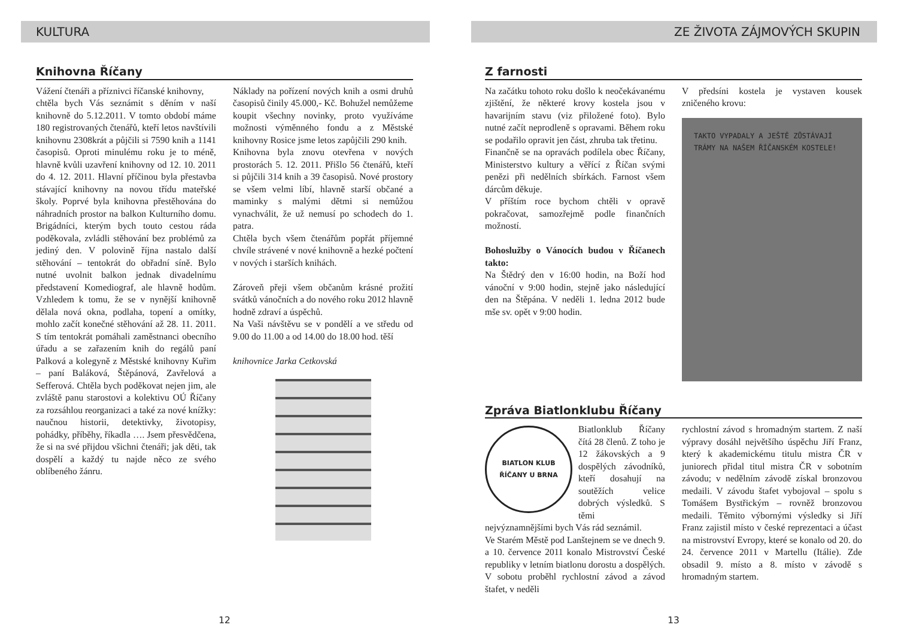KULTURA
Knihovna Říčany
Vážení čtenáři a příznivci říčanské knihovny,
chtěla bych Vás seznámit s děním v naší knihovně do 5.12.2011. V tomto období máme 180 registrovaných čtenářů, kteří letos navštívili knihovnu 2308krát a půjčili si 7590 knih a 1141 časopisů. Oproti minulému roku je to méně, hlavně kvůli uzavření knihovny od 12. 10. 2011 do 4. 12. 2011. Hlavní příčinou byla přestavba stávající knihovny na novou třídu mateřské školy. Poprvé byla knihovna přestěhována do náhradních prostor na balkon Kulturního domu. Brigádníci, kterým bych touto cestou ráda poděkovala, zvládli stěhování bez problémů za jediný den. V polovině října nastalo další stěhování – tentokrát do obřadní síně. Bylo nutné uvolnit balkon jednak divadelnímu představení Komediograf, ale hlavně hodům. Vzhledem k tomu, že se v nynější knihovně dělala nová okna, podlaha, topení a omítky, mohlo začít konečné stěhování až 28. 11. 2011. S tím tentokrát pomáhali zaměstnanci obecního úřadu a se zařazením knih do regálů paní Palková a kolegyně z Městské knihovny Kuřim – paní Baláková, Štěpánová, Zavřelová a Sefferová. Chtěla bych poděkovat nejen jim, ale zvláště panu starostovi a kolektivu OÚ Říčany za rozsáhlou reorganizaci a také za nové knížky: naučnou historii, detektivky, životopisy, pohádky, příběhy, říkadla …. Jsem přesvědčena, že si na své přijdou všichni čtenáři; jak děti, tak dospělí a každý tu najde něco ze svého oblíbeného žánru.
Náklady na pořízení nových knih a osmi druhů časopisů činily 45.000,- Kč. Bohužel nemůžeme koupit všechny novinky, proto využíváme možnosti výměnného fondu a z Městské knihovny Rosice jsme letos zapůjčili 290 knih.
Knihovna byla znovu otevřena v nových prostorách 5. 12. 2011. Přišlo 56 čtenářů, kteří si půjčili 314 knih a 39 časopisů. Nové prostory se všem velmi líbí, hlavně starší občané a maminky s malými dětmi si nemůžou vynachválit, že už nemusí po schodech do 1. patra.
Chtěla bych všem čtenářům popřát příjemné chvíle strávené v nové knihovně a hezké počtení v nových i starších knihách.
Zároveň přeji všem občanům krásné prožití svátků vánočních a do nového roku 2012 hlavně hodně zdraví a úspěchů.
Na Vaši návštěvu se v pondělí a ve středu od 9.00 do 11.00 a od 14.00 do 18.00 hod. těší
knihovnice Jarka Cetkovská
12
ZE ŽIVOTA ZÁJMOVÝCH SKUPIN
Z farnosti
Na začátku tohoto roku došlo k neočekávanému zjištění, že některé krovy kostela jsou v havarijním stavu (viz přiložené foto). Bylo nutné začít neprodleně s opravami. Během roku se podařilo opravit jen část, zhruba tak třetinu.
Finančně se na opravách podílela obec Říčany, Ministerstvo kultury a věřící z Říčan svými penězi při nedělních sbírkách. Farnost všem dárcům děkuje.
V příštím roce bychom chtěli v opravě pokračovat, samozřejmě podle finančních možností.
Bohoslužby o Vánocích budou v Říčanech takto:
Na Štědrý den v 16:00 hodin, na Boží hod vánoční v 9:00 hodin, stejně jako následující den na Štěpána. V neděli 1. ledna 2012 bude mše sv. opět v 9:00 hodin.
V předsíni kostela je vystaven kousek zničeného krovu:
TAKTO VYPADALY A JEŠTĚ ZŮSTÁVAJÍ TRÁMY NA NAŠEM ŘÍČANSKÉM KOSTELE!
Zpráva Biatlonklubu Říčany
BIATLON KLUB
ŘÍČANY U BRNA
Biatlonklub Říčany čítá 28 členů. Z toho je 12 žákovských a 9 dospělých závodníků, kteří dosahují na soutěžích velice dobrých výsledků. S těmi nejvýznamnějšími bych Vás rád seznámil.
Ve Starém Městě pod Lanštejnem se ve dnech 9. a 10. července 2011 konalo Mistrovství České republiky v letním biatlonu dorostu a dospělých. V sobotu proběhl rychlostní závod a závod štafet, v neděli
rychlostní závod s hromadným startem. Z naší výpravy dosáhl největšího úspěchu Jiří Franz, který k akademickému titulu mistra ČR v juniorech přidal titul mistra ČR v sobotním závodu; v nedělním závodě získal bronzovou medaili. V závodu štafet vybojoval – spolu s Tomášem Bystřickým – rovněž bronzovou medaili. Těmito výbornými výsledky si Jiří Franz zajistil místo v české reprezentaci a účast na mistrovství Evropy, které se konalo od 20. do 24. července 2011 v Martellu (Itálie). Zde obsadil 9. místo a 8. místo v závodě s hromadným startem.
13